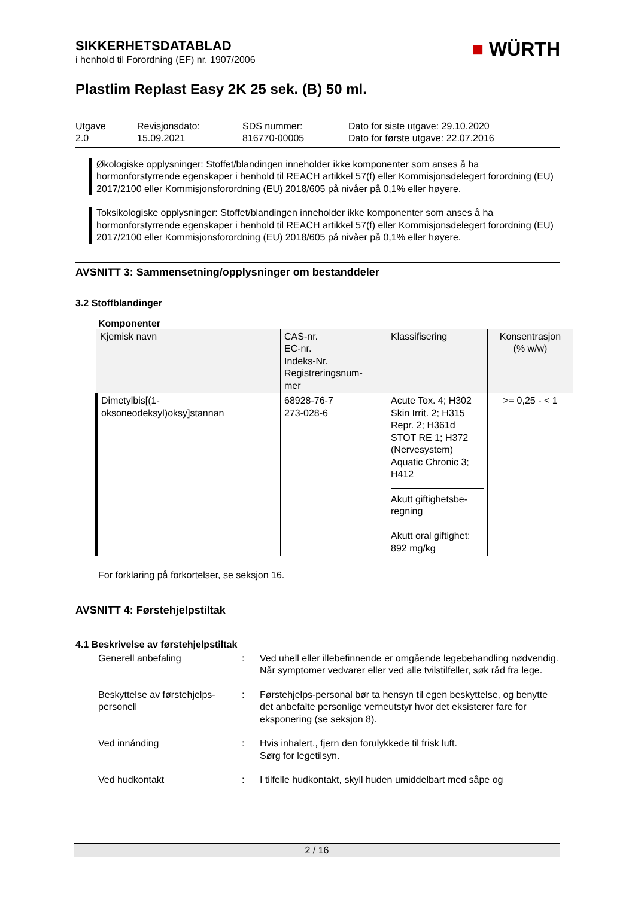SIKKERHETSDATABLAD
i henhold til Forordning (EF) nr. 1907/2006
■ WÜRTH
Plastlim Replast Easy 2K 25 sek. (B) 50 ml.
Utgave
2.0
Revisjonsdato:
15.09.2021
SDS nummer:
816770-00005
Dato for siste utgave: 29.10.2020
Dato for første utgave: 22.07.2016
Økologiske opplysninger: Stoffet/blandingen inneholder ikke komponenter som anses å ha hormonforstyrrende egenskaper i henhold til REACH artikkel 57(f) eller Kommisjonsdelegert forordning (EU) 2017/2100 eller Kommisjonsforordning (EU) 2018/605 på nivåer på 0,1% eller høyere.
Toksikologiske opplysninger: Stoffet/blandingen inneholder ikke komponenter som anses å ha hormonforstyrrende egenskaper i henhold til REACH artikkel 57(f) eller Kommisjonsdelegert forordning (EU) 2017/2100 eller Kommisjonsforordning (EU) 2018/605 på nivåer på 0,1% eller høyere.
AVSNITT 3: Sammensetning/opplysninger om bestanddeler
3.2 Stoffblandinger
Komponenter
| Kjemisk navn | CAS-nr. EC-nr. Indeks-Nr. Registreringsnum- mer | Klassifisering | Konsentrasjon (% w/w) |
| --- | --- | --- | --- |
| Dimetylbis[(1- oksoneodeksyl)oksy]stannan | 68928-76-7 273-028-6 | Acute Tox. 4; H302 Skin Irrit. 2; H315 Repr. 2; H361d STOT RE 1; H372 (Nervesystem) Aquatic Chronic 3; H412 Akutt giftighetsbe- regning Akutt oral giftighet: 892 mg/kg | >= 0,25 - < 1 |
For forklaring på forkortelser, se seksjon 16.
AVSNITT 4: Førstehjelpstiltak
4.1 Beskrivelse av førstehjelpstiltak
Generell anbefaling : Ved uhell eller illebefinnende er omgående legebehandling nødvendig.
Når symptomer vedvarer eller ved alle tvilstilfeller, søk råd fra lege.
Beskyttelse av førstehjelps-
personell
: Førstehjelps-personal bør ta hensyn til egen beskyttelse, og benytte det anbefalte personlige verneutstyr hvor det eksisterer fare for eksponering (se seksjon 8).
Ved innånding : Hvis inhalert., fjern den forulykkede til frisk luft.
Sørg for legetilsyn.
Ved hudkontakt : I tilfelle hudkontakt, skyll huden umiddelbart med såpe og
2 / 16